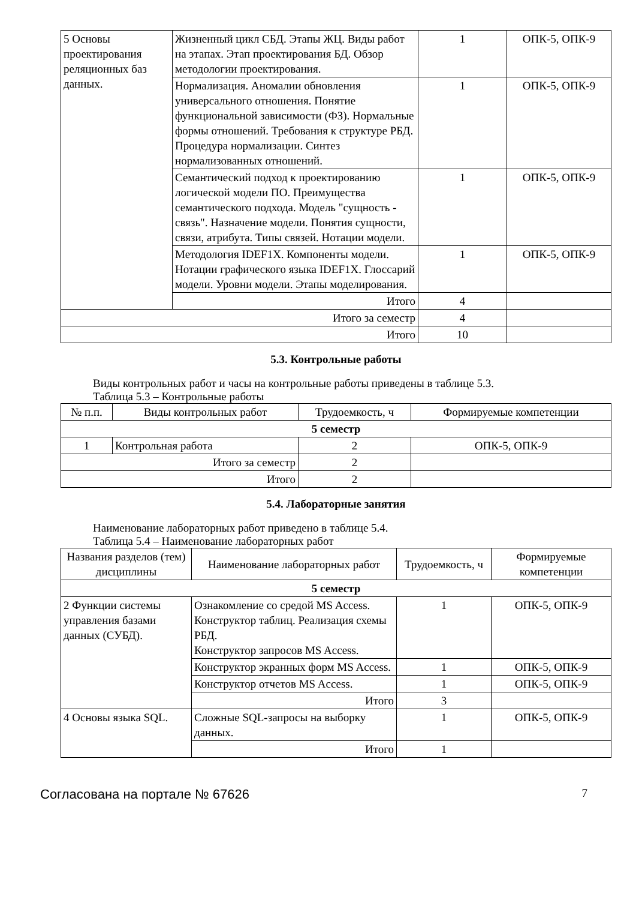| 5 Основы проектирования реляционных баз данных. | Жизненный цикл СБД. Этапы ЖЦ. Виды работ на этапах. Этап проектирования БД. Обзор методологии проектирования. | 1 | ОПК-5, ОПК-9 |
| | Нормализация. Аномалии обновления универсального отношения. Понятие функциональной зависимости (ФЗ). Нормальные формы отношений. Требования к структуре РБД. Процедура нормализации. Синтез нормализованных отношений. | 1 | ОПК-5, ОПК-9 |
| | Семантический подход к проектированию логической модели ПО. Преимущества семантического подхода. Модель "сущность - связь". Назначение модели. Понятия сущности, связи, атрибута. Типы связей. Нотации модели. | 1 | ОПК-5, ОПК-9 |
| | Методология IDEF1X. Компоненты модели. Нотации графического языка IDEF1X. Глоссарий модели. Уровни модели. Этапы моделирования. | 1 | ОПК-5, ОПК-9 |
| | Итого | 4 | |
| Итого за семестр | | 4 | |
| Итого | | 10 | |
5.3. Контрольные работы
Виды контрольных работ и часы на контрольные работы приведены в таблице 5.3.
Таблица 5.3 – Контрольные работы
| № п.п. | Виды контрольных работ | Трудоемкость, ч | Формируемые компетенции |
| --- | --- | --- | --- |
| 5 семестр | | | |
| 1 | Контрольная работа | 2 | ОПК-5, ОПК-9 |
| Итого за семестр | | 2 | |
| Итого | | 2 | |
5.4. Лабораторные занятия
Наименование лабораторных работ приведено в таблице 5.4.
Таблица 5.4 – Наименование лабораторных работ
| Названия разделов (тем) дисциплины | Наименование лабораторных работ | Трудоемкость, ч | Формируемые компетенции |
| --- | --- | --- | --- |
| 5 семестр | | | |
| 2 Функции системы управления базами данных (СУБД). | Ознакомление со средой MS Access. Конструктор таблиц. Реализация схемы РБД. Конструктор запросов MS Access. | 1 | ОПК-5, ОПК-9 |
| | Конструктор экранных форм MS Access. | 1 | ОПК-5, ОПК-9 |
| | Конструктор отчетов MS Access. | 1 | ОПК-5, ОПК-9 |
| | Итого | 3 | |
| 4 Основы языка SQL. | Сложные SQL-запросы на выборку данных. | 1 | ОПК-5, ОПК-9 |
| | Итого | 1 | |
Согласована на портале № 67626 7